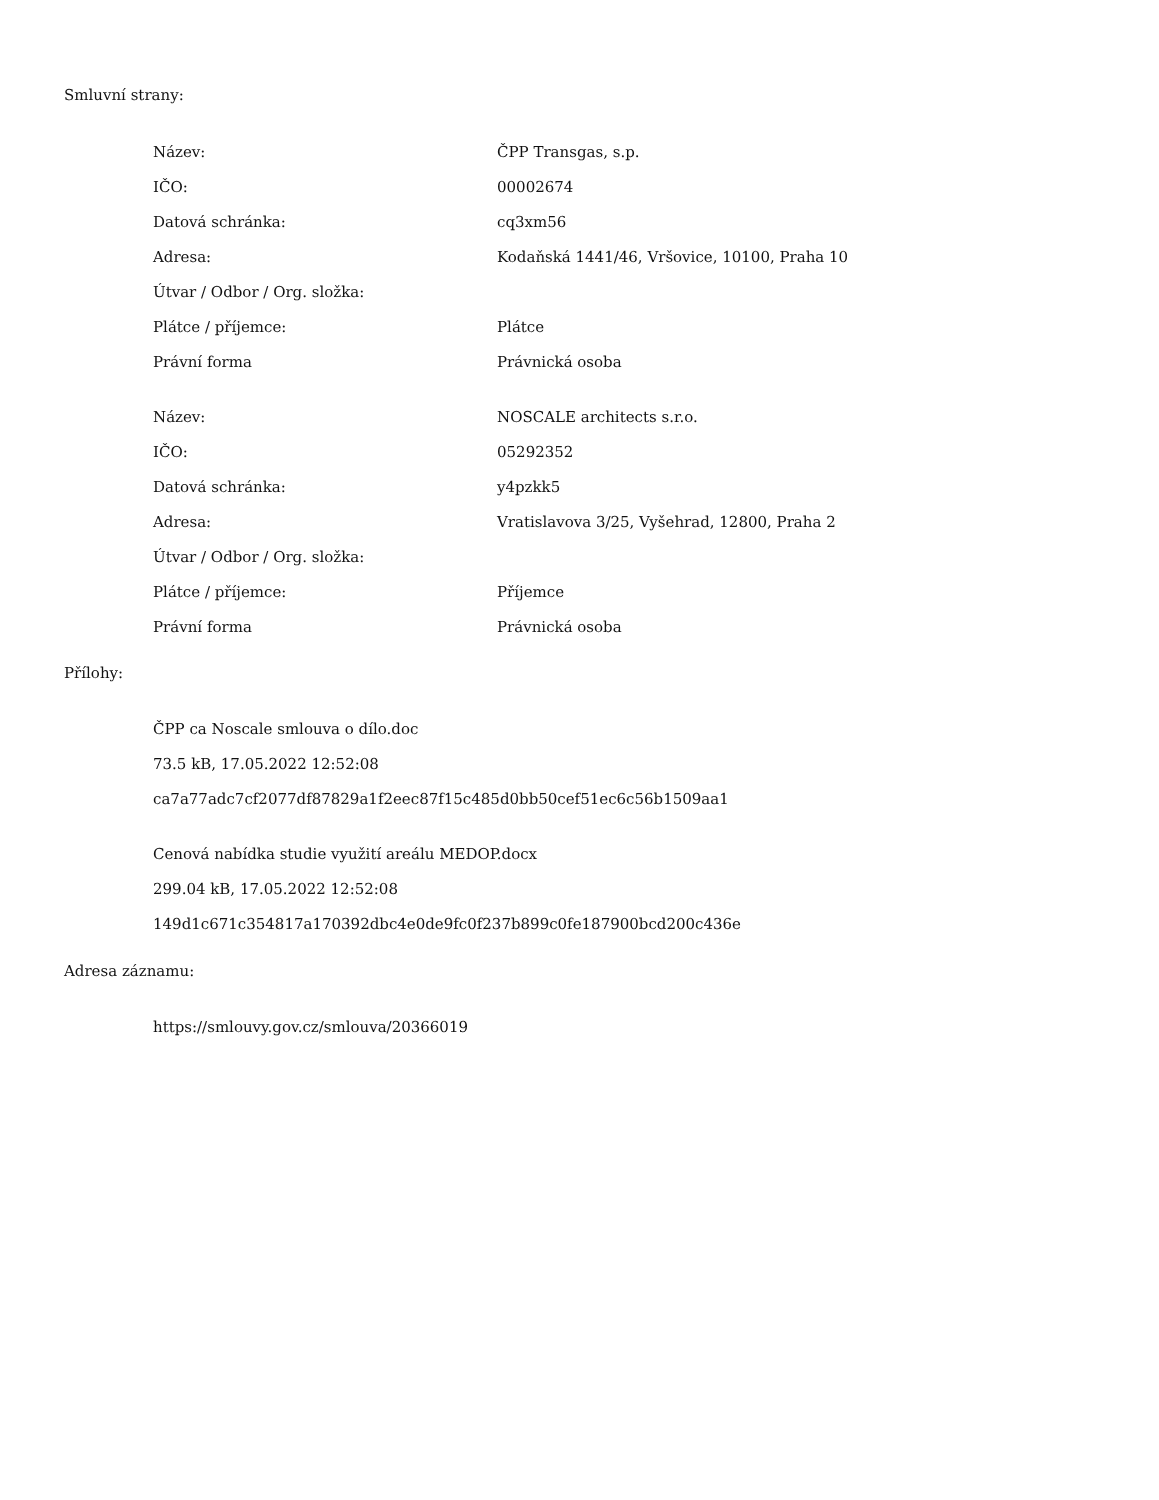Smluvní strany:
| Název: | ČPP Transgas, s.p. |
| IČO: | 00002674 |
| Datová schránka: | cq3xm56 |
| Adresa: | Kodaňská 1441/46, Vršovice, 10100, Praha 10 |
| Útvar / Odbor / Org. složka: | |
| Plátce / příjemce: | Plátce |
| Právní forma | Právnická osoba |
| Název: | NOSCALE architects s.r.o. |
| IČO: | 05292352 |
| Datová schránka: | y4pzkk5 |
| Adresa: | Vratislavova 3/25, Vyšehrad, 12800, Praha 2 |
| Útvar / Odbor / Org. složka: | |
| Plátce / příjemce: | Příjemce |
| Právní forma | Právnická osoba |
Přílohy:
ČPP ca Noscale smlouva o dílo.doc
73.5 kB, 17.05.2022 12:52:08
ca7a77adc7cf2077df87829a1f2eec87f15c485d0bb50cef51ec6c56b1509aa1
Cenová nabídka studie využití areálu MEDOP.docx
299.04 kB, 17.05.2022 12:52:08
149d1c671c354817a170392dbc4e0de9fc0f237b899c0fe187900bcd200c436e
Adresa záznamu:
https://smlouvy.gov.cz/smlouva/20366019